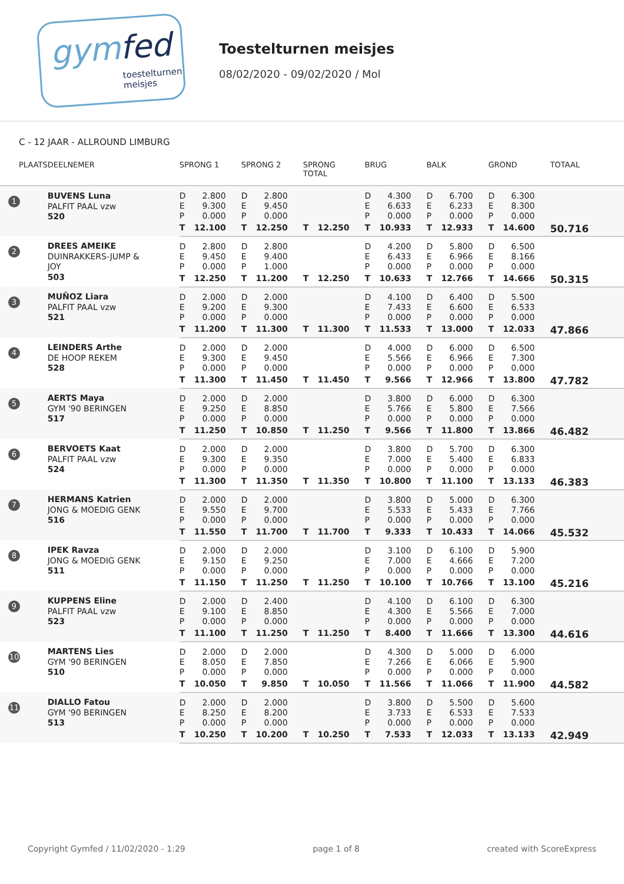gymfed
toestelturnen
meisjes
Toestelturnen meisjes
08/02/2020 - 09/02/2020 / Mol
C - 12 JAAR - ALLROUND LIMBURG
| PLAATS | DEELNEMER | SPRONG 1 | | SPRONG 2 | | SPRONG TOTAL | | BRUG | | BALK | | GROND | | TOTAAL |
| --- | --- | --- | --- | --- | --- | --- | --- | --- | --- | --- | --- | --- | --- | --- |
| 1 | BUVENS Luna PALFIT PAAL vzw 520 | D | 2.800 | D | 2.800 | | | D | 4.300 | D | 6.700 | D | 6.300 | |
| | | E | 9.300 | E | 9.450 | | | E | 6.633 | E | 6.233 | E | 8.300 | |
| | | P | 0.000 | P | 0.000 | | | P | 0.000 | P | 0.000 | P | 0.000 | |
| | | T | 12.100 | T | 12.250 | T | 12.250 | T | 10.933 | T | 12.933 | T | 14.600 | 50.716 |
| 2 | DREES AMEIKE DUINRAKKERS-JUMP & JOY 503 | D | 2.800 | D | 2.800 | | | D | 4.200 | D | 5.800 | D | 6.500 | |
| | | E | 9.450 | E | 9.400 | | | E | 6.433 | E | 6.966 | E | 8.166 | |
| | | P | 0.000 | P | 1.000 | | | P | 0.000 | P | 0.000 | P | 0.000 | |
| | | T | 12.250 | T | 11.200 | T | 12.250 | T | 10.633 | T | 12.766 | T | 14.666 | 50.315 |
| 3 | MUÑOZ Liara PALFIT PAAL vzw 521 | D | 2.000 | D | 2.000 | | | D | 4.100 | D | 6.400 | D | 5.500 | |
| | | E | 9.200 | E | 9.300 | | | E | 7.433 | E | 6.600 | E | 6.533 | |
| | | P | 0.000 | P | 0.000 | | | P | 0.000 | P | 0.000 | P | 0.000 | |
| | | T | 11.200 | T | 11.300 | T | 11.300 | T | 11.533 | T | 13.000 | T | 12.033 | 47.866 |
| 4 | LEINDERS Arthe DE HOOP REKEM 528 | D | 2.000 | D | 2.000 | | | D | 4.000 | D | 6.000 | D | 6.500 | |
| | | E | 9.300 | E | 9.450 | | | E | 5.566 | E | 6.966 | E | 7.300 | |
| | | P | 0.000 | P | 0.000 | | | P | 0.000 | P | 0.000 | P | 0.000 | |
| | | T | 11.300 | T | 11.450 | T | 11.450 | T | 9.566 | T | 12.966 | T | 13.800 | 47.782 |
| 5 | AERTS Maya GYM '90 BERINGEN 517 | D | 2.000 | D | 2.000 | | | D | 3.800 | D | 6.000 | D | 6.300 | |
| | | E | 9.250 | E | 8.850 | | | E | 5.766 | E | 5.800 | E | 7.566 | |
| | | P | 0.000 | P | 0.000 | | | P | 0.000 | P | 0.000 | P | 0.000 | |
| | | T | 11.250 | T | 10.850 | T | 11.250 | T | 9.566 | T | 11.800 | T | 13.866 | 46.482 |
| 6 | BERVOETS Kaat PALFIT PAAL vzw 524 | D | 2.000 | D | 2.000 | | | D | 3.800 | D | 5.700 | D | 6.300 | |
| | | E | 9.300 | E | 9.350 | | | E | 7.000 | E | 5.400 | E | 6.833 | |
| | | P | 0.000 | P | 0.000 | | | P | 0.000 | P | 0.000 | P | 0.000 | |
| | | T | 11.300 | T | 11.350 | T | 11.350 | T | 10.800 | T | 11.100 | T | 13.133 | 46.383 |
| 7 | HERMANS Katrien JONG & MOEDIG GENK 516 | D | 2.000 | D | 2.000 | | | D | 3.800 | D | 5.000 | D | 6.300 | |
| | | E | 9.550 | E | 9.700 | | | E | 5.533 | E | 5.433 | E | 7.766 | |
| | | P | 0.000 | P | 0.000 | | | P | 0.000 | P | 0.000 | P | 0.000 | |
| | | T | 11.550 | T | 11.700 | T | 11.700 | T | 9.333 | T | 10.433 | T | 14.066 | 45.532 |
| 8 | IPEK Ravza JONG & MOEDIG GENK 511 | D | 2.000 | D | 2.000 | | | D | 3.100 | D | 6.100 | D | 5.900 | |
| | | E | 9.150 | E | 9.250 | | | E | 7.000 | E | 4.666 | E | 7.200 | |
| | | P | 0.000 | P | 0.000 | | | P | 0.000 | P | 0.000 | P | 0.000 | |
| | | T | 11.150 | T | 11.250 | T | 11.250 | T | 10.100 | T | 10.766 | T | 13.100 | 45.216 |
| 9 | KUPPENS Eline PALFIT PAAL vzw 523 | D | 2.000 | D | 2.400 | | | D | 4.100 | D | 6.100 | D | 6.300 | |
| | | E | 9.100 | E | 8.850 | | | E | 4.300 | E | 5.566 | E | 7.000 | |
| | | P | 0.000 | P | 0.000 | | | P | 0.000 | P | 0.000 | P | 0.000 | |
| | | T | 11.100 | T | 11.250 | T | 11.250 | T | 8.400 | T | 11.666 | T | 13.300 | 44.616 |
| 10 | MARTENS Lies GYM '90 BERINGEN 510 | D | 2.000 | D | 2.000 | | | D | 4.300 | D | 5.000 | D | 6.000 | |
| | | E | 8.050 | E | 7.850 | | | E | 7.266 | E | 6.066 | E | 5.900 | |
| | | P | 0.000 | P | 0.000 | | | P | 0.000 | P | 0.000 | P | 0.000 | |
| | | T | 10.050 | T | 9.850 | T | 10.050 | T | 11.566 | T | 11.066 | T | 11.900 | 44.582 |
| 11 | DIALLO Fatou GYM '90 BERINGEN 513 | D | 2.000 | D | 2.000 | | | D | 3.800 | D | 5.500 | D | 5.600 | |
| | | E | 8.250 | E | 8.200 | | | E | 3.733 | E | 6.533 | E | 7.533 | |
| | | P | 0.000 | P | 0.000 | | | P | 0.000 | P | 0.000 | P | 0.000 | |
| | | T | 10.250 | T | 10.200 | T | 10.250 | T | 7.533 | T | 12.033 | T | 13.133 | 42.949 |
Copyright Gymfed / 11/02/2020 - 1:29 page 1 of 8 created with ScoreExpress